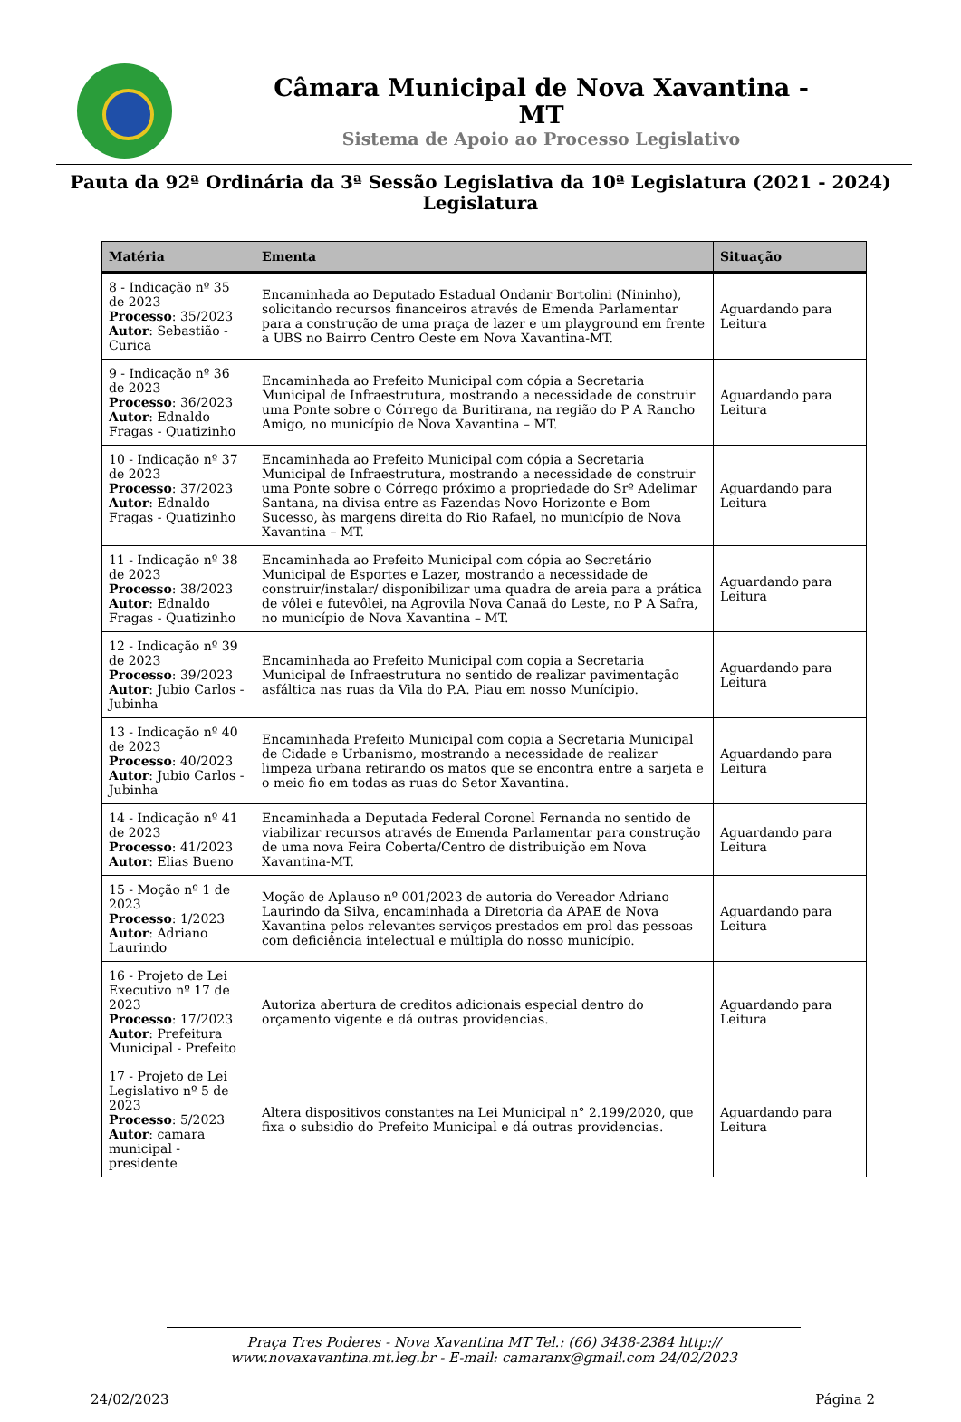Câmara Municipal de Nova Xavantina -
MT
Sistema de Apoio ao Processo Legislativo
Pauta da 92ª Ordinária da 3ª Sessão Legislativa da 10ª Legislatura (2021 - 2024)
Legislatura
| Matéria | Ementa | Situação |
| --- | --- | --- |
| 8 - Indicação nº 35 de 2023 Processo : 35/2023 Autor : Sebastião - Curica | Encaminhada ao Deputado Estadual Ondanir Bortolini (Nininho), solicitando recursos financeiros através de Emenda Parlamentar para a construção de uma praça de lazer e um playground em frente a UBS no Bairro Centro Oeste em Nova Xavantina-MT. | Aguardando para Leitura |
| 9 - Indicação nº 36 de 2023 Processo : 36/2023 Autor : Ednaldo Fragas - Quatizinho | Encaminhada ao Prefeito Municipal com cópia a Secretaria Municipal de Infraestrutura, mostrando a necessidade de construir uma Ponte sobre o Córrego da Buritirana, na região do P A Rancho Amigo, no município de Nova Xavantina – MT. | Aguardando para Leitura |
| 10 - Indicação nº 37 de 2023 Processo : 37/2023 Autor : Ednaldo Fragas - Quatizinho | Encaminhada ao Prefeito Municipal com cópia a Secretaria Municipal de Infraestrutura, mostrando a necessidade de construir uma Ponte sobre o Córrego próximo a propriedade do Srº Adelimar Santana, na divisa entre as Fazendas Novo Horizonte e Bom Sucesso, às margens direita do Rio Rafael, no município de Nova Xavantina – MT. | Aguardando para Leitura |
| 11 - Indicação nº 38 de 2023 Processo : 38/2023 Autor : Ednaldo Fragas - Quatizinho | Encaminhada ao Prefeito Municipal com cópia ao Secretário Municipal de Esportes e Lazer, mostrando a necessidade de construir/instalar/ disponibilizar uma quadra de areia para a prática de vôlei e futevôlei, na Agrovila Nova Canaã do Leste, no P A Safra, no município de Nova Xavantina – MT. | Aguardando para Leitura |
| 12 - Indicação nº 39 de 2023 Processo : 39/2023 Autor : Jubio Carlos - Jubinha | Encaminhada ao Prefeito Municipal com copia a Secretaria Municipal de Infraestrutura no sentido de realizar pavimentação asfáltica nas ruas da Vila do P.A. Piau em nosso Munícipio. | Aguardando para Leitura |
| 13 - Indicação nº 40 de 2023 Processo : 40/2023 Autor : Jubio Carlos - Jubinha | Encaminhada Prefeito Municipal com copia a Secretaria Municipal de Cidade e Urbanismo, mostrando a necessidade de realizar limpeza urbana retirando os matos que se encontra entre a sarjeta e o meio fio em todas as ruas do Setor Xavantina. | Aguardando para Leitura |
| 14 - Indicação nº 41 de 2023 Processo : 41/2023 Autor : Elias Bueno | Encaminhada a Deputada Federal Coronel Fernanda no sentido de viabilizar recursos através de Emenda Parlamentar para construção de uma nova Feira Coberta/Centro de distribuição em Nova Xavantina-MT. | Aguardando para Leitura |
| 15 - Moção nº 1 de 2023 Processo : 1/2023 Autor : Adriano Laurindo | Moção de Aplauso nº 001/2023 de autoria do Vereador Adriano Laurindo da Silva, encaminhada a Diretoria da APAE de Nova Xavantina pelos relevantes serviços prestados em prol das pessoas com deficiência intelectual e múltipla do nosso município. | Aguardando para Leitura |
| 16 - Projeto de Lei Executivo nº 17 de 2023 Processo : 17/2023 Autor : Prefeitura Municipal - Prefeito | Autoriza abertura de creditos adicionais especial dentro do orçamento vigente e dá outras providencias. | Aguardando para Leitura |
| 17 - Projeto de Lei Legislativo nº 5 de 2023 Processo : 5/2023 Autor : camara municipal - presidente | Altera dispositivos constantes na Lei Municipal n° 2.199/2020, que fixa o subsidio do Prefeito Municipal e dá outras providencias. | Aguardando para Leitura |
Praça Tres Poderes - Nova Xavantina MT Tel.: (66) 3438-2384 http://
www.novaxavantina.mt.leg.br - E-mail: camaranx@gmail.com 24/02/2023
24/02/2023 Página 2